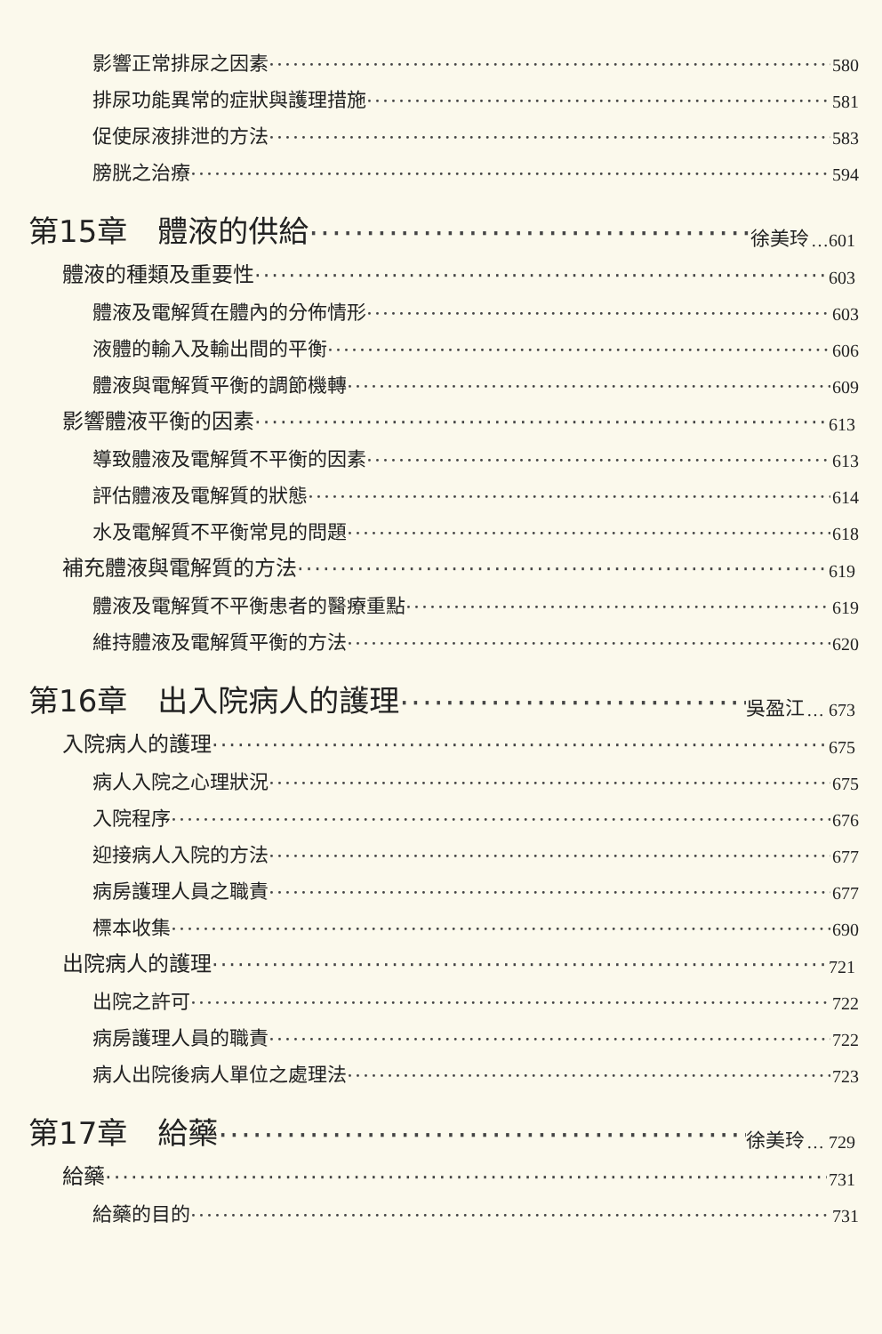影響正常排尿之因素 580
排尿功能異常的症狀與護理措施 581
促使尿液排泄的方法 583
膀胱之治療 594
第15章　體液的供給 徐美玲 …601
體液的種類及重要性 603
體液及電解質在體內的分佈情形 603
液體的輸入及輸出間的平衡 606
體液與電解質平衡的調節機轉 609
影響體液平衡的因素 613
導致體液及電解質不平衡的因素 613
評估體液及電解質的狀態 614
水及電解質不平衡常見的問題 618
補充體液與電解質的方法 619
體液及電解質不平衡患者的醫療重點 619
維持體液及電解質平衡的方法 620
第16章　出入院病人的護理 吳盈江 … 673
入院病人的護理 675
病人入院之心理狀況 675
入院程序 676
迎接病人入院的方法 677
病房護理人員之職責 677
標本收集 690
出院病人的護理 721
出院之許可 722
病房護理人員的職責 722
病人出院後病人單位之處理法 723
第17章　給藥 徐美玲 … 729
給藥 731
給藥的目的 731